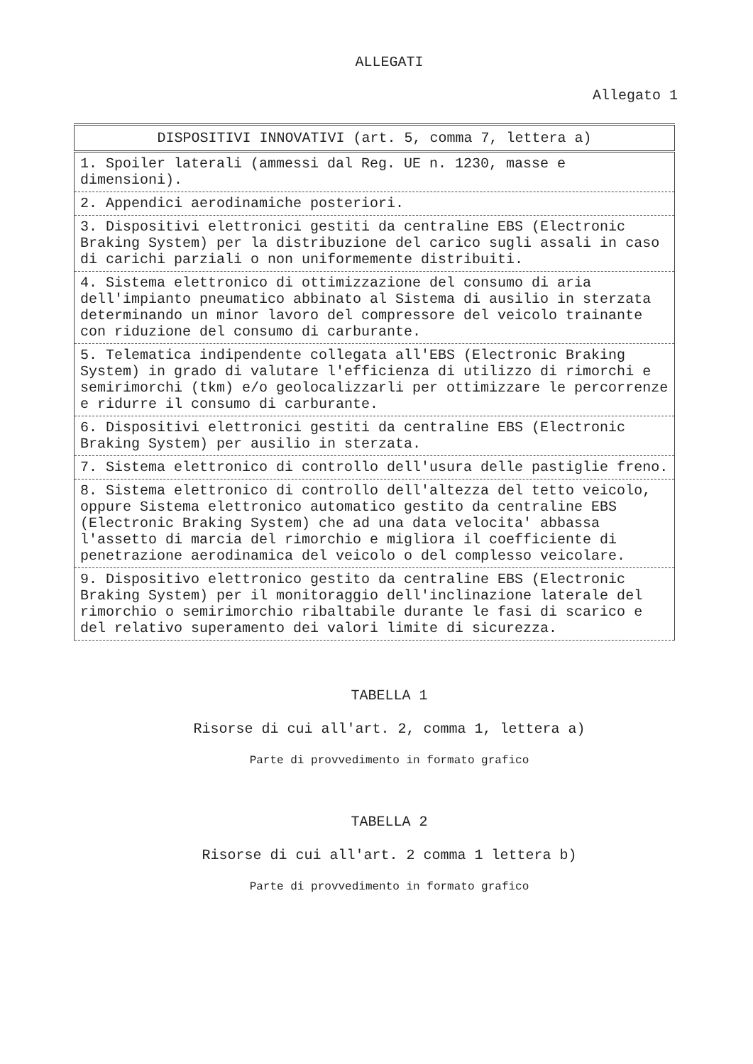ALLEGATI
Allegato 1
| DISPOSITIVI INNOVATIVI (art. 5, comma 7, lettera a) |
| --- |
| 1. Spoiler laterali (ammessi dal Reg. UE n. 1230, masse e dimensioni). |
| 2. Appendici aerodinamiche posteriori. |
| 3. Dispositivi elettronici gestiti da centraline EBS (Electronic Braking System) per la distribuzione del carico sugli assali in caso di carichi parziali o non uniformemente distribuiti. |
| 4. Sistema elettronico di ottimizzazione del consumo di aria dell'impianto pneumatico abbinato al Sistema di ausilio in sterzata determinando un minor lavoro del compressore del veicolo trainante con riduzione del consumo di carburante. |
| 5. Telematica indipendente collegata all'EBS (Electronic Braking System) in grado di valutare l'efficienza di utilizzo di rimorchi e semirimorchi (tkm) e/o geolocalizzarli per ottimizzare le percorrenze e ridurre il consumo di carburante. |
| 6. Dispositivi elettronici gestiti da centraline EBS (Electronic Braking System) per ausilio in sterzata. |
| 7. Sistema elettronico di controllo dell'usura delle pastiglie freno. |
| 8. Sistema elettronico di controllo dell'altezza del tetto veicolo, oppure Sistema elettronico automatico gestito da centraline EBS (Electronic Braking System) che ad una data velocita' abbassa l'assetto di marcia del rimorchio e migliora il coefficiente di penetrazione aerodinamica del veicolo o del complesso veicolare. |
| 9. Dispositivo elettronico gestito da centraline EBS (Electronic Braking System) per il monitoraggio dell'inclinazione laterale del rimorchio o semirimorchio ribaltabile durante le fasi di scarico e del relativo superamento dei valori limite di sicurezza. |
TABELLA 1
Risorse di cui all'art. 2, comma 1, lettera a)
Parte di provvedimento in formato grafico
TABELLA 2
Risorse di cui all'art. 2 comma 1 lettera b)
Parte di provvedimento in formato grafico